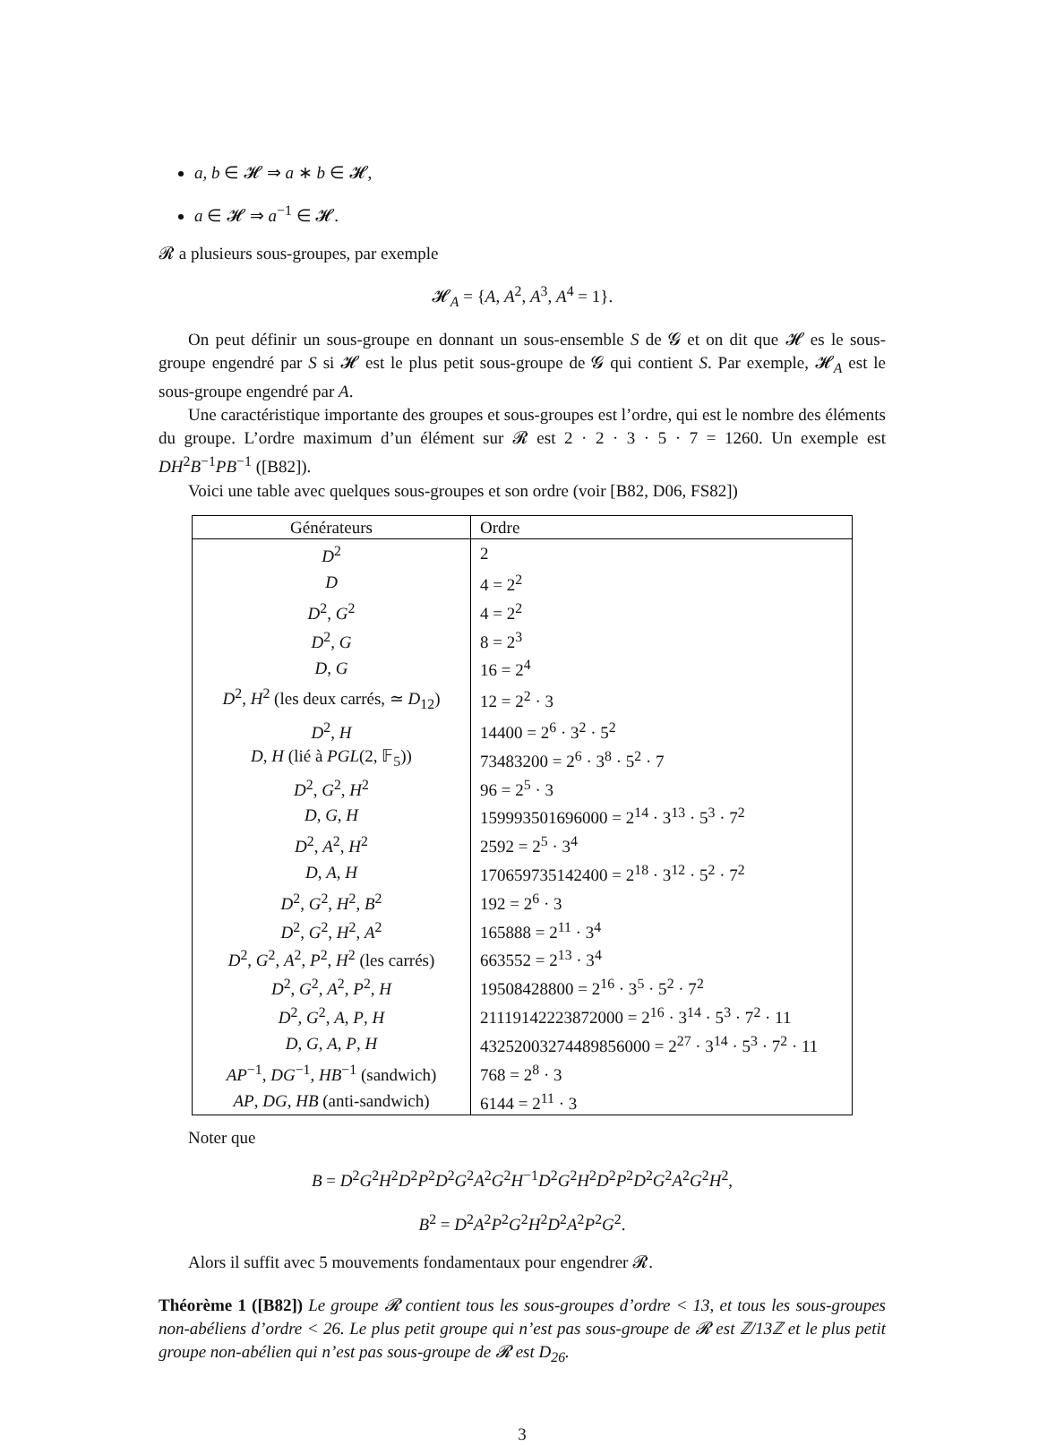a, b ∈ 𝓗 ⇒ a ∗ b ∈ 𝓗,
a ∈ 𝓗 ⇒ a<sup>−1</sup> ∈ 𝓗.
𝓡 a plusieurs sous-groupes, par exemple
𝓗<sub>A</sub> = {A, A<sup>2</sup>, A<sup>3</sup>, A<sup>4</sup> = 1}.
On peut définir un sous-groupe en donnant un sous-ensemble S de 𝓖 et on dit que 𝓗 es le sous-groupe engendré par S si 𝓗 est le plus petit sous-groupe de 𝓖 qui contient S. Par exemple, 𝓗<sub>A</sub> est le sous-groupe engendré par A.
Une caractéristique importante des groupes et sous-groupes est l’ordre, qui est le nombre des éléments du groupe. L’ordre maximum d’un élément sur 𝓡 est 2 · 2 · 3 · 5 · 7 = 1260. Un exemple est DH<sup>2</sup>B<sup>−1</sup>PB<sup>−1</sup> ([B82]).
Voici une table avec quelques sous-groupes et son ordre (voir [B82, D06, FS82])
| Générateurs | Ordre |
| --- | --- |
| D<sup>2</sup> | 2 |
| D | 4 = 2<sup>2</sup> |
| D<sup>2</sup>, G<sup>2</sup> | 4 = 2<sup>2</sup> |
| D<sup>2</sup>, G | 8 = 2<sup>3</sup> |
| D , G | 16 = 2<sup>4</sup> |
| D<sup>2</sup>, H<sup>2</sup> (les deux carrés, ≃ D<sub>12</sub>) | 12 = 2<sup>2</sup> · 3 |
| D<sup>2</sup>, H | 14400 = 2<sup>6</sup> · 3<sup>2</sup> · 5<sup>2</sup> |
| D , H (lié à PGL (2, 𝔽<sub>5</sub>)) | 73483200 = 2<sup>6</sup> · 3<sup>8</sup> · 5<sup>2</sup> · 7 |
| D<sup>2</sup>, G<sup>2</sup>, H<sup>2</sup> | 96 = 2<sup>5</sup> · 3 |
| D , G , H | 159993501696000 = 2<sup>14</sup> · 3<sup>13</sup> · 5<sup>3</sup> · 7<sup>2</sup> |
| D<sup>2</sup>, A<sup>2</sup>, H<sup>2</sup> | 2592 = 2<sup>5</sup> · 3<sup>4</sup> |
| D , A , H | 170659735142400 = 2<sup>18</sup> · 3<sup>12</sup> · 5<sup>2</sup> · 7<sup>2</sup> |
| D<sup>2</sup>, G<sup>2</sup>, H<sup>2</sup>, B<sup>2</sup> | 192 = 2<sup>6</sup> · 3 |
| D<sup>2</sup>, G<sup>2</sup>, H<sup>2</sup>, A<sup>2</sup> | 165888 = 2<sup>11</sup> · 3<sup>4</sup> |
| D<sup>2</sup>, G<sup>2</sup>, A<sup>2</sup>, P<sup>2</sup>, H<sup>2</sup> (les carrés) | 663552 = 2<sup>13</sup> · 3<sup>4</sup> |
| D<sup>2</sup>, G<sup>2</sup>, A<sup>2</sup>, P<sup>2</sup>, H | 19508428800 = 2<sup>16</sup> · 3<sup>5</sup> · 5<sup>2</sup> · 7<sup>2</sup> |
| D<sup>2</sup>, G<sup>2</sup>, A , P , H | 21119142223872000 = 2<sup>16</sup> · 3<sup>14</sup> · 5<sup>3</sup> · 7<sup>2</sup> · 11 |
| D , G , A , P , H | 43252003274489856000 = 2<sup>27</sup> · 3<sup>14</sup> · 5<sup>3</sup> · 7<sup>2</sup> · 11 |
| AP<sup>−1</sup>, DG<sup>−1</sup>, HB<sup>−1</sup> (sandwich) | 768 = 2<sup>8</sup> · 3 |
| AP , DG , HB (anti-sandwich) | 6144 = 2<sup>11</sup> · 3 |
Noter que
B = D<sup>2</sup>G<sup>2</sup>H<sup>2</sup>D<sup>2</sup>P<sup>2</sup>D<sup>2</sup>G<sup>2</sup>A<sup>2</sup>G<sup>2</sup>H<sup>−1</sup>D<sup>2</sup>G<sup>2</sup>H<sup>2</sup>D<sup>2</sup>P<sup>2</sup>D<sup>2</sup>G<sup>2</sup>A<sup>2</sup>G<sup>2</sup>H<sup>2</sup>,
B<sup>2</sup> = D<sup>2</sup>A<sup>2</sup>P<sup>2</sup>G<sup>2</sup>H<sup>2</sup>D<sup>2</sup>A<sup>2</sup>P<sup>2</sup>G<sup>2</sup>.
Alors il suffit avec 5 mouvements fondamentaux pour engendrer 𝓡.
Théorème 1 ([B82]) Le groupe 𝓡 contient tous les sous-groupes d’ordre < 13, et tous les sous-groupes non-abéliens d’ordre < 26. Le plus petit groupe qui n’est pas sous-groupe de 𝓡 est ℤ/13ℤ et le plus petit groupe non-abélien qui n’est pas sous-groupe de 𝓡 est D<sub>26</sub>.
3